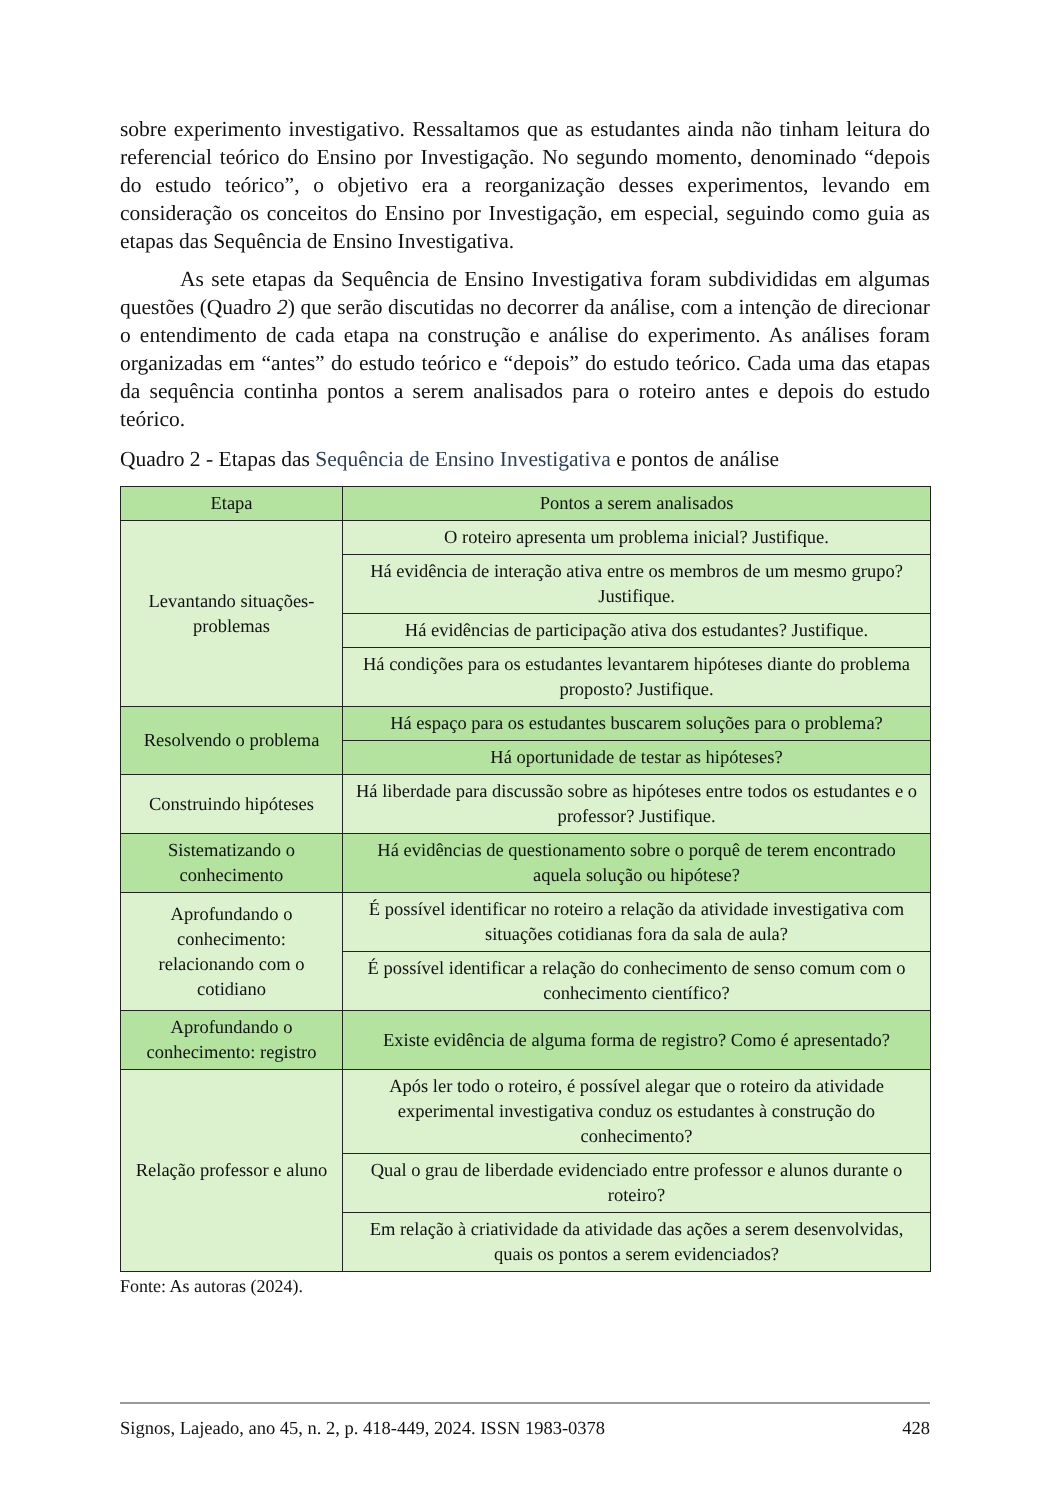sobre experimento investigativo. Ressaltamos que as estudantes ainda não tinham leitura do referencial teórico do Ensino por Investigação. No segundo momento, denominado “depois do estudo teórico”, o objetivo era a reorganização desses experimentos, levando em consideração os conceitos do Ensino por Investigação, em especial, seguindo como guia as etapas das Sequência de Ensino Investigativa.
As sete etapas da Sequência de Ensino Investigativa foram subdivididas em algumas questões (Quadro 2) que serão discutidas no decorrer da análise, com a intenção de direcionar o entendimento de cada etapa na construção e análise do experimento. As análises foram organizadas em “antes” do estudo teórico e “depois” do estudo teórico. Cada uma das etapas da sequência continha pontos a serem analisados para o roteiro antes e depois do estudo teórico.
Quadro 2 - Etapas das Sequência de Ensino Investigativa e pontos de análise
| Etapa | Pontos a serem analisados |
| --- | --- |
| Levantando situações-problemas | O roteiro apresenta um problema inicial? Justifique. |
| | Há evidência de interação ativa entre os membros de um mesmo grupo? Justifique. |
| | Há evidências de participação ativa dos estudantes? Justifique. |
| | Há condições para os estudantes levantarem hipóteses diante do problema proposto? Justifique. |
| Resolvendo o problema | Há espaço para os estudantes buscarem soluções para o problema? |
| | Há oportunidade de testar as hipóteses? |
| Construindo hipóteses | Há liberdade para discussão sobre as hipóteses entre todos os estudantes e o professor? Justifique. |
| Sistematizando o conhecimento | Há evidências de questionamento sobre o porquê de terem encontrado aquela solução ou hipótese? |
| Aprofundando o conhecimento: relacionando com o cotidiano | É possível identificar no roteiro a relação da atividade investigativa com situações cotidianas fora da sala de aula? |
| | É possível identificar a relação do conhecimento de senso comum com o conhecimento científico? |
| Aprofundando o conhecimento: registro | Existe evidência de alguma forma de registro? Como é apresentado? |
| Relação professor e aluno | Após ler todo o roteiro, é possível alegar que o roteiro da atividade experimental investigativa conduz os estudantes à construção do conhecimento? |
| | Qual o grau de liberdade evidenciado entre professor e alunos durante o roteiro? |
| | Em relação à criatividade da atividade das ações a serem desenvolvidas, quais os pontos a serem evidenciados? |
Fonte: As autoras (2024).
Signos, Lajeado, ano 45, n. 2, p. 418-449, 2024. ISSN 1983-0378 428